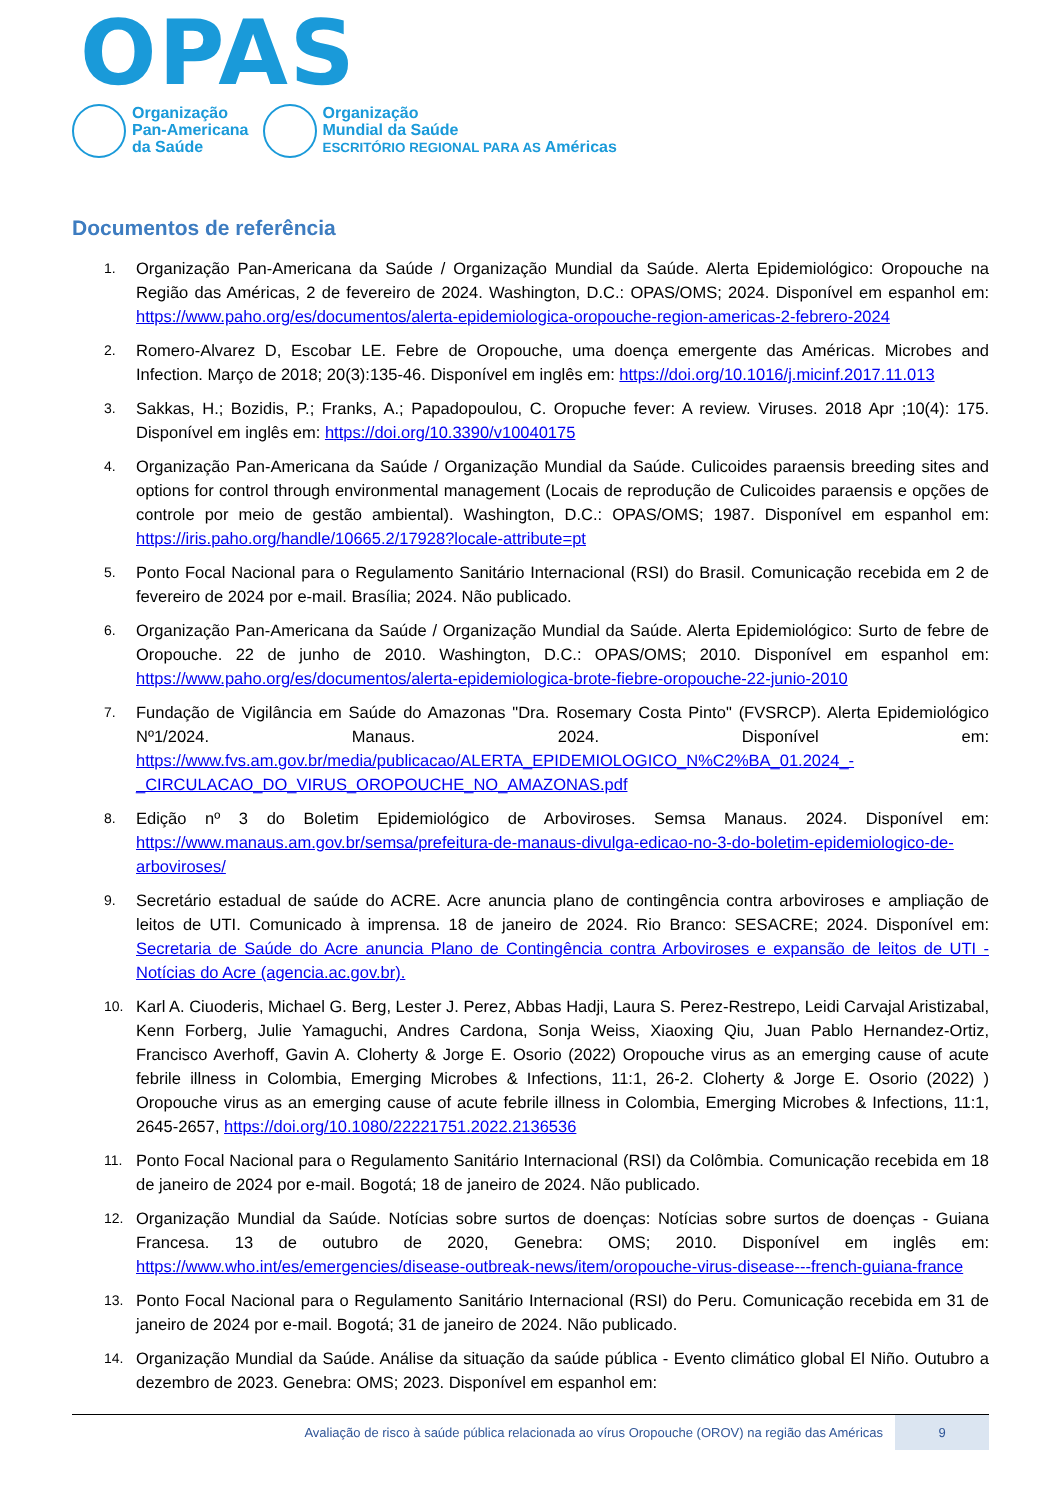OPAS
Organização
Pan-Americana
da Saúde
Organização
Mundial da Saúde
ESCRITÓRIO REGIONAL PARA AS Américas
Documentos de referência
1. Organização Pan-Americana da Saúde / Organização Mundial da Saúde. Alerta Epidemiológico: Oropouche na Região das Américas, 2 de fevereiro de 2024. Washington, D.C.: OPAS/OMS; 2024. Disponível em espanhol em: https://www.paho.org/es/documentos/alerta-epidemiologica-oropouche-region-americas-2-febrero-2024
2. Romero-Alvarez D, Escobar LE. Febre de Oropouche, uma doença emergente das Américas. Microbes and Infection. Março de 2018; 20(3):135-46. Disponível em inglês em: https://doi.org/10.1016/j.micinf.2017.11.013
3. Sakkas, H.; Bozidis, P.; Franks, A.; Papadopoulou, C. Oropuche fever: A review. Viruses. 2018 Apr ;10(4): 175. Disponível em inglês em: https://doi.org/10.3390/v10040175
4. Organização Pan-Americana da Saúde / Organização Mundial da Saúde. Culicoides paraensis breeding sites and options for control through environmental management (Locais de reprodução de Culicoides paraensis e opções de controle por meio de gestão ambiental). Washington, D.C.: OPAS/OMS; 1987. Disponível em espanhol em: https://iris.paho.org/handle/10665.2/17928?locale-attribute=pt
5. Ponto Focal Nacional para o Regulamento Sanitário Internacional (RSI) do Brasil. Comunicação recebida em 2 de fevereiro de 2024 por e-mail. Brasília; 2024. Não publicado.
6. Organização Pan-Americana da Saúde / Organização Mundial da Saúde. Alerta Epidemiológico: Surto de febre de Oropouche. 22 de junho de 2010. Washington, D.C.: OPAS/OMS; 2010. Disponível em espanhol em: https://www.paho.org/es/documentos/alerta-epidemiologica-brote-fiebre-oropouche-22-junio-2010
7. Fundação de Vigilância em Saúde do Amazonas "Dra. Rosemary Costa Pinto" (FVSRCP). Alerta Epidemiológico Nº1/2024. Manaus. 2024. Disponível em: https://www.fvs.am.gov.br/media/publicacao/ALERTA_EPIDEMIOLOGICO_N%C2%BA_01.2024_-_CIRCULACAO_DO_VIRUS_OROPOUCHE_NO_AMAZONAS.pdf
8. Edição nº 3 do Boletim Epidemiológico de Arboviroses. Semsa Manaus. 2024. Disponível em: https://www.manaus.am.gov.br/semsa/prefeitura-de-manaus-divulga-edicao-no-3-do-boletim-epidemiologico-de-arboviroses/
9. Secretário estadual de saúde do ACRE. Acre anuncia plano de contingência contra arboviroses e ampliação de leitos de UTI. Comunicado à imprensa. 18 de janeiro de 2024. Rio Branco: SESACRE; 2024. Disponível em: Secretaria de Saúde do Acre anuncia Plano de Contingência contra Arboviroses e expansão de leitos de UTI - Notícias do Acre (agencia.ac.gov.br).
10. Karl A. Ciuoderis, Michael G. Berg, Lester J. Perez, Abbas Hadji, Laura S. Perez-Restrepo, Leidi Carvajal Aristizabal, Kenn Forberg, Julie Yamaguchi, Andres Cardona, Sonja Weiss, Xiaoxing Qiu, Juan Pablo Hernandez-Ortiz, Francisco Averhoff, Gavin A. Cloherty & Jorge E. Osorio (2022) Oropouche virus as an emerging cause of acute febrile illness in Colombia, Emerging Microbes & Infections, 11:1, 26-2. Cloherty & Jorge E. Osorio (2022) ) Oropouche virus as an emerging cause of acute febrile illness in Colombia, Emerging Microbes & Infections, 11:1, 2645-2657, https://doi.org/10.1080/22221751.2022.2136536
11. Ponto Focal Nacional para o Regulamento Sanitário Internacional (RSI) da Colômbia. Comunicação recebida em 18 de janeiro de 2024 por e-mail. Bogotá; 18 de janeiro de 2024. Não publicado.
12. Organização Mundial da Saúde. Notícias sobre surtos de doenças: Notícias sobre surtos de doenças - Guiana Francesa. 13 de outubro de 2020, Genebra: OMS; 2010. Disponível em inglês em: https://www.who.int/es/emergencies/disease-outbreak-news/item/oropouche-virus-disease---french-guiana-france
13. Ponto Focal Nacional para o Regulamento Sanitário Internacional (RSI) do Peru. Comunicação recebida em 31 de janeiro de 2024 por e-mail. Bogotá; 31 de janeiro de 2024. Não publicado.
14. Organização Mundial da Saúde. Análise da situação da saúde pública - Evento climático global El Niño. Outubro a dezembro de 2023. Genebra: OMS; 2023. Disponível em espanhol em:
Avaliação de risco à saúde pública relacionada ao vírus Oropouche (OROV) na região das Américas 9